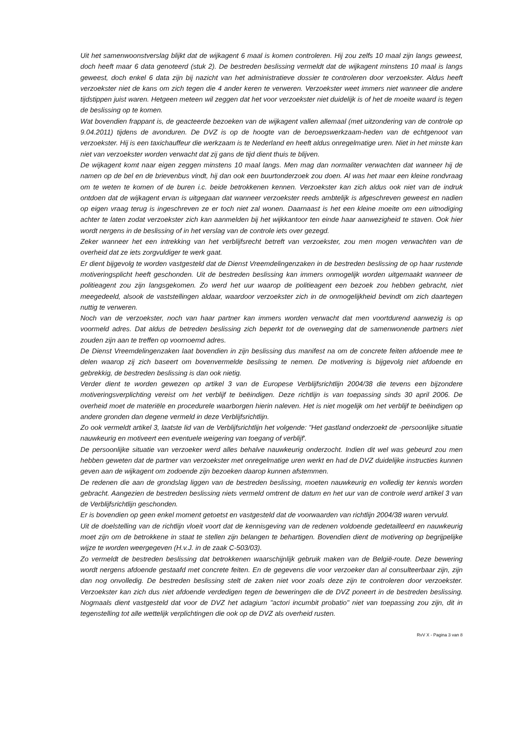Uit het samenwoonstverslag blijkt dat de wijkagent 6 maal is komen controleren. Hij zou zelfs 10 maal zijn langs geweest, doch heeft maar 6 data genoteerd (stuk 2). De bestreden beslissing vermeldt dat de wijkagent minstens 10 maal is langs geweest, doch enkel 6 data zijn bij nazicht van het administratieve dossier te controleren door verzoekster. Aldus heeft verzoekster niet de kans om zich tegen die 4 ander keren te verweren. Verzoekster weet immers niet wanneer die andere tijdstippen juist waren. Hetgeen meteen wil zeggen dat het voor verzoekster niet duidelijk is of het de moeite waard is tegen de beslissing op te komen.
Wat bovendien frappant is, de geacteerde bezoeken van de wijkagent vallen allemaal (met uitzondering van de controle op 9.04.2011) tijdens de avonduren. De DVZ is op de hoogte van de beroepswerkzaam-heden van de echtgenoot van verzoekster. Hij is een taxichauffeur die werkzaam is te Nederland en heeft aldus onregelmatige uren. Niet in het minste kan niet van verzoekster worden verwacht dat zij gans de tijd dient thuis te blijven.
De wijkagent komt naar eigen zeggen minstens 10 maal langs. Men mag dan normaliter verwachten dat wanneer hij de namen op de bel en de brievenbus vindt, hij dan ook een buurtonderzoek zou doen. Al was het maar een kleine rondvraag om te weten te komen of de buren i.c. beide betrokkenen kennen. Verzoekster kan zich aldus ook niet van de indruk ontdoen dat de wijkagent ervan is uitgegaan dat wanneer verzoekster reeds ambtelijk is afgeschreven geweest en nadien op eigen vraag terug is ingeschreven ze er toch niet zal wonen. Daarnaast is het een kleine moeite om een uitnodiging achter te laten zodat verzoekster zich kan aanmelden bij het wijkkantoor ten einde haar aanwezigheid te staven. Ook hier wordt nergens in de beslissing of in het verslag van de controle iets over gezegd.
Zeker wanneer het een intrekking van het verblijfsrecht betreft van verzoekster, zou men mogen verwachten van de overheid dat ze iets zorgvuldiger te werk gaat.
Er dient bijgevolg te worden vastgesteld dat de Dienst Vreemdelingenzaken in de bestreden beslissing de op haar rustende motiveringsplicht heeft geschonden. Uit de bestreden beslissing kan immers onmogelijk worden uitgemaakt wanneer de politieagent zou zijn langsgekomen. Zo werd het uur waarop de politieagent een bezoek zou hebben gebracht, niet meegedeeld, alsook de vaststellingen aldaar, waardoor verzoekster zich in de onmogelijkheid bevindt om zich daartegen nuttig te verweren.
Noch van de verzoekster, noch van haar partner kan immers worden verwacht dat men voortdurend aanwezig is op voormeld adres. Dat aldus de betreden beslissing zich beperkt tot de overweging dat de samenwonende partners niet zouden zijn aan te treffen op voornoemd adres.
De Dienst Vreemdelingenzaken laat bovendien in zijn beslissing dus manifest na om de concrete feiten afdoende mee te delen waarop zij zich baseert om bovenvermelde beslissing te nemen. De motivering is bijgevolg niet afdoende en gebrekkig, de bestreden beslissing is dan ook nietig.
Verder dient te worden gewezen op artikel 3 van de Europese Verblijfsrichtlijn 2004/38 die tevens een bijzondere motiveringsverplichting vereist om het verblijf te beëindigen. Deze richtlijn is van toepassing sinds 30 april 2006. De overheid moet de materiële en procedurele waarborgen hierin naleven. Het is niet mogelijk om het verblijf te beëindigen op andere gronden dan degene vermeld in deze Verblijfsrichtlijn.
Zo ook vermeldt artikel 3, laatste lid van de Verblijfsrichtlijn het volgende: "Het gastland onderzoekt de -persoonlijke situatie nauwkeurig en motiveert een eventuele weigering van toegang of verblijf'.
De persoonlijke situatie van verzoeker werd alles behalve nauwkeurig onderzocht. Indien dit wel was gebeurd zou men hebben geweten dat de partner van verzoekster met onregelmatige uren werkt en had de DVZ duidelijke instructies kunnen geven aan de wijkagent om zodoende zijn bezoeken daarop kunnen afstemmen.
De redenen die aan de grondslag liggen van de bestreden beslissing, moeten nauwkeurig en volledig ter kennis worden gebracht. Aangezien de bestreden beslissing niets vermeld omtrent de datum en het uur van de controle werd artikel 3 van de Verblijfsrichtlijn geschonden.
Er is bovendien op geen enkel moment getoetst en vastgesteld dat de voorwaarden van richtlijn 2004/38 waren vervuld.
Uit de doelstelling van de richtlijn vloeit voort dat de kennisgeving van de redenen voldoende gedetailleerd en nauwkeurig moet zijn om de betrokkene in staat te stellen zijn belangen te behartigen. Bovendien dient de motivering op begrijpelijke wijze te worden weergegeven (H.v.J. in de zaak C-503/03).
Zo vermeldt de bestreden beslissing dat betrokkenen waarschijnlijk gebruik maken van de België-route. Deze bewering wordt nergens afdoende gestaafd met concrete feiten. En de gegevens die voor verzoeker dan al consulteerbaar zijn, zijn dan nog onvolledig. De bestreden beslissing stelt de zaken niet voor zoals deze zijn te controleren door verzoekster. Verzoekster kan zich dus niet afdoende verdedigen tegen de beweringen die de DVZ poneert in de bestreden beslissing. Nogmaals dient vastgesteld dat voor de DVZ het adagium "actori incumbit probatio" niet van toepassing zou zijn, dit in tegenstelling tot alle wettelijk verplichtingen die ook op de DVZ als overheid rusten.
RvV X - Pagina 3 van 8